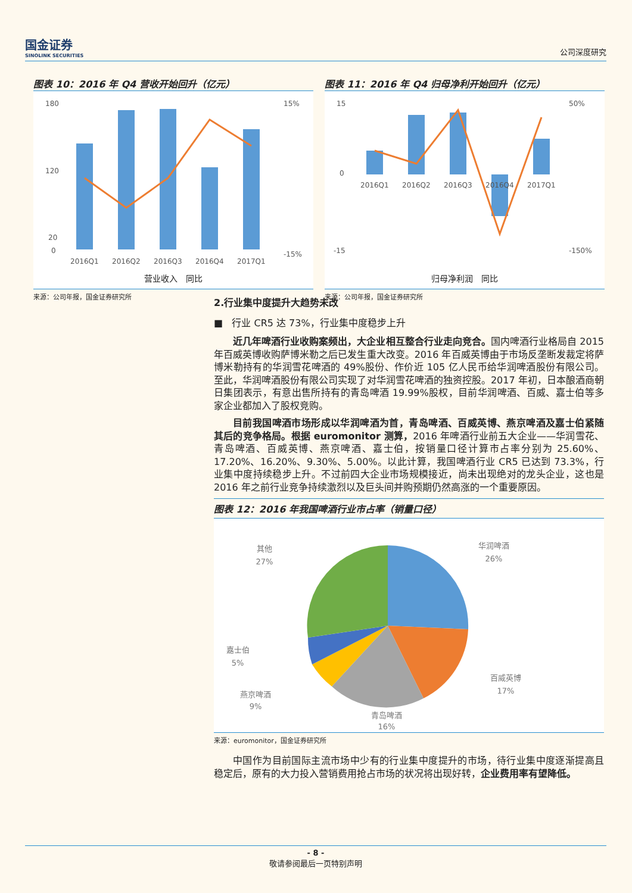国金证券
SINOLINK SECURITIES
公司深度研究
图表 10：2016 年 Q4 营收开始回升（亿元）
180
120
20
0
15%
-15%
2016Q1
2016Q2
2016Q3
2016Q4
2017Q1
营业收入 同比
来源：公司年报，国金证券研究所
图表 11：2016 年 Q4 归母净利开始回升（亿元）
15
0
-15
50%
-150%
2016Q1
2016Q2
2016Q3
2016Q4
2017Q1
归母净利润 同比
来源：公司年报，国金证券研究所
2.行业集中度提升大趋势未改
■ 行业 CR5 达 73%，行业集中度稳步上升
近几年啤酒行业收购案频出，大企业相互整合行业走向竞合。国内啤酒行业格局自 2015 年百威英博收购萨博米勒之后已发生重大改变。2016 年百威英博由于市场反垄断发裁定将萨博米勒持有的华润雪花啤酒的 49%股份、作价近 105 亿人民币给华润啤酒股份有限公司。至此，华润啤酒股份有限公司实现了对华润雪花啤酒的独资控股。2017 年初，日本酿酒商朝日集团表示，有意出售所持有的青岛啤酒 19.99%股权，目前华润啤酒、百威、嘉士伯等多家企业都加入了股权竞购。
目前我国啤酒市场形成以华润啤酒为首，青岛啤酒、百威英博、燕京啤酒及嘉士伯紧随其后的竞争格局。根据 euromonitor 测算，2016 年啤酒行业前五大企业——华润雪花、青岛啤酒、百威英博、燕京啤酒、嘉士伯，按销量口径计算市占率分别为 25.60%、17.20%、16.20%、9.30%、5.00%。以此计算，我国啤酒行业 CR5 已达到 73.3%，行业集中度持续稳步上升。不过前四大企业市场规模接近，尚未出现绝对的龙头企业，这也是 2016 年之前行业竞争持续激烈以及巨头间并购预期仍然高涨的一个重要原因。
图表 12：2016 年我国啤酒行业市占率（销量口径）
华润啤酒
26%
百威英博
17%
青岛啤酒
16%
燕京啤酒
9%
嘉士伯
5%
其他
27%
来源：euromonitor，国金证券研究所
中国作为目前国际主流市场中少有的行业集中度提升的市场，待行业集中度逐渐提高且稳定后，原有的大力投入营销费用抢占市场的状况将出现好转，企业费用率有望降低。
- 8 -
敬请参阅最后一页特别声明